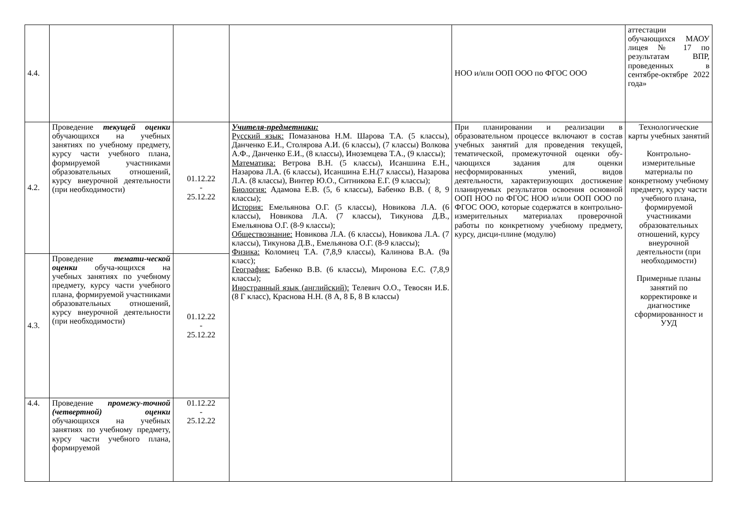| 4.4. | | | | НОО и/или ООП ООО по ФГОС ООО | аттестации обучающихся МАОУ лицея № 17 по результатам ВПР, проведенных в сентябре-октябре 2022 года» |
| 4.2. | Проведение текущей оценки обучающихся на учебных занятиях по учебному предмету, курсу части учебного плана, формируемой участниками образовательных отношений, курсу внеурочной деятельности (при необходимости) | 01.12.22 - 25.12.22 | Учителя-предметники: Русский язык: Помазанова Н.М. Шарова Т.А. (5 классы), Данченко Е.И., Столярова А.И. (6 классы), (7 классы) Волкова А.Ф., Данченко Е.И., (8 классы), Иноземцева Т.А., (9 классы); Математика: Ветрова В.Н. (5 классы), Исаншина Е.Н., Назарова Л.А. (6 классы), Исаншина Е.Н.(7 классы), Назарова Л.А. (8 классы), Винтер Ю.О., Ситникова Е.Г. (9 классы); Биология: Адамова Е.В. (5, 6 классы), Бабенко В.В. ( 8, 9 классы); История: Емельянова О.Г. (5 классы), Новикова Л.А. (6 классы), Новикова Л.А. (7 классы), Тикунова Д.В., Емельянова О.Г. (8-9 классы); Обществознание: Новикова Л.А. (6 классы), Новикова Л.А. (7 классы), Тикунова Д.В., Емельянова О.Г. (8-9 классы); Физика: Коломиец Т.А. (7,8,9 классы), Калинова В.А. (9а класс); География: Бабенко В.В. (6 классы), Миронова Е.С. (7,8,9 классы); Иностранный язык (английский): Телевич О.О., Тевосян И.Б. (8 Г класс), Краснова Н.Н. (8 А, 8 Б, 8 В классы) | При планировании и реализации в образовательном процессе включают в состав учебных занятий для проведения текущей, тематической, промежуточной оценки обу-чающихся задания для оценки несформированных умений, видов деятельности, характеризующих достижение планируемых результатов освоения основной ООП НОО по ФГОС НОО и/или ООП ООО по ФГОС ООО, которые содержатся в контрольно-измерительных материалах проверочной работы по конкретному учебному предмету, курсу, дисци-плине (модулю) | Технологические карты учебных занятий Контрольно-измерительные материалы по конкретному учебному предмету, курсу части учебного плана, формируемой участниками образовательных отношений, курсу внеурочной деятельности (при необходимости) Примерные планы занятий по корректировке и диагностике сформированност и УУД |
| 4.3. | Проведение темати-ческой оценки обуча-ющихся на учебных занятиях по учебному предмету, курсу части учебного плана, формируемой участниками образовательных отношений, курсу внеурочной деятельности (при необходимости) | 01.12.22 - 25.12.22 | | | |
| 4.4. | Проведение промежу-точной (четвертной) оценки обучающихся на учебных занятиях по учебному предмету, курсу части учебного плана, формируемой | 01.12.22 - 25.12.22 | | | |